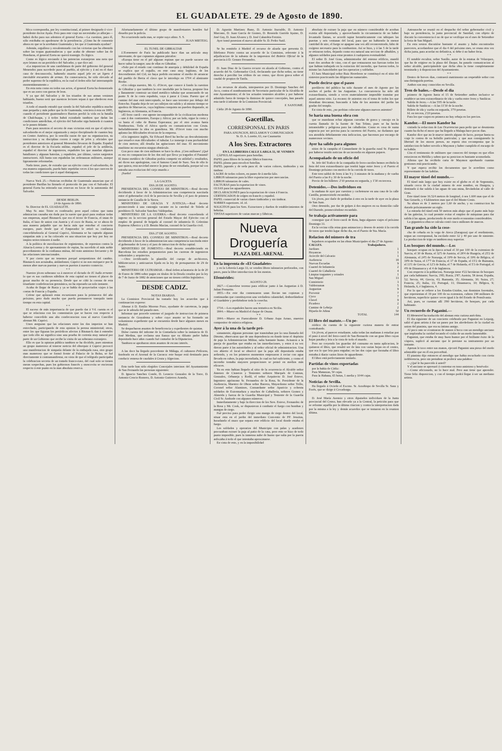EL GUADALETE. 29 de Agosto de 1890.
blica correspondia, por ley constitucional, al primer designado ó vice-presidente doctor Ayala. Pero para este viaje no necesitaba yo alforjas—habrá dicho para sus adentros el general Ezeta.—La cuestion, para él, sólo estribaba en apoderarse de la presidencia. ¿Cómo ha de consentir ahora en que se la arrebaten Guatemala y los que á Guatemala ayudan?
Además, orgulloso y envalentonado con las victorias que ha obtenido sobre las tropas guatemaltecas y que acaba de obtener sobre las de Honduras, el general Ezeta no querrá transigir. Es lógico.
Como es lógico enviando á las potencias extranjeras una nota que ayer leimos en un periódico del Salvador, y que dice así:
«La imposicion de una candidatura de parte del gobierno del general Menendez para sucederle puso al pueblo, al ejército y á mí en el duro caso de desconocerlo, habiendo muerto aquel jefe en un ligero é inevitable encuentro de armas. En consecuencia, he sido elevado al poder supremo de la república, en la cual el órden sólo fué interrumpido momentáneamente.»
En esta nota como en todos sus actos, el general Ezeta ha demostrado que es un zorro con garras de leon.
Y ya que del Salvador y de los triunfos de sus armas venimos hablando, bueno será que nuestros lectores sepan á que obedecen esos triunfos.
A todo el mundo estrañó que siendo la del Salvador república mucho mas pequeña y más pobre que la de Guatemala, venciera á esta en 1885, cuando el presidente guatemalteco Barrios perdió la vida en la batalla de Chalchuapa, y á todos habrá extrañado tambien que dadas las condiciones antedichas, el ejército del Salvador siga batiendo á cuantos se le ponen delante.
Pues para nosotros el secreto de esas victorias está en que el ejército salvadoreño es el mejor organizado y mejor disciplinado de cuantos hay en Centro América, por la sencilla razon de que su organizacion, su instruccion y su disciplina corren á cargo de jefes y oficiales que presidentes anteriores al general Menendez llevaron de España. Español es el director de la Escuela militar, español el jefe de la artillería, español el director de ingenieros, españoles los que mandan algunos batallones y algunas baterías, y españoles, por último, varios sargentos instructores. Allí hasta son españolas las ordenanzas militares, aunque ligeramente reformadas.
Nada tiene, pues, de extraño que un ejército como el salvadoreño, de esa manera organizado, pueda batir repetidas veces á los que carecen de todas las condiciones que á aquel distinguen.
Nueva York 25.—Noticias recibidas de Guatemala anuncian que el presidente Barillas ha firmado el protocolo de paz con el Salvador. El general Ezeta ha reiterado sus reservas en favor de la autonomía del Salvador.
DESDE BERLIN.
24 de Agosto de 1890.
Sr. Director de EL GUADALETE.
Muy Sr. mio: Triste es confesarlo; pero aquel coloso que tanta admiracion causaba sin duda por la suerte que gozó para realizar todas sus empresas, aquel Bismarck que era el terror de Francia, el iman de Italia, el lazo de union con Austria y el coco de Rusia, se ve ahora de una manera palpable que no hacia más que estorbar el concierto europeo, pues desde que el Emperador le retiró su confianza concediéndosela al General Caprivi, Alemania se ha captado algunas simpatías más y se ha colocado en una situacion que hoy por hoy no inspira serios temores á nadie.
A la política de movilizacion de regimientos, de represion contra la Alsacia-Lorena y de apresamiento de espías, ha sucedido el más noble procedimiento de la confianza mútua, del trato amistoso frecuente y de las relaciones internacionales.
Y por cierto que no tenemos porqué arrepentirnos del cambio. Bismarck nos arruinaba, aislándonos; Caprivi si no nos enriquece por lo menos abre nuevas puertas y nuevos puertos á nuestro comercio.
* *
Nuestro jóven soberano va á merecer el dictado de El Judío errante: lo que es sus cariñosos súbditos de esta capital no tienen el placer de gozar mucho de su presencia. Desde que se ciñó la corona de esta triunfante confederacion germánica, no ha reposado un solo instante.
Acaba de llegar de Rusia y ya se habla de proyectados viajes á las costas de Francia y España.
Créese que aplazará estas escursiones para la primavera del año próximo, pero dudo mucho que pueda permanecer tranquilo tanto tiempo en esta capital.
* *
El suceso de más importancia de que puedo dar á Vd. cuenta es el que se relaciona con los comentarios que se hacen con respecto á haberse concedido una alta condecoracion rusa al nuevo Canciller aleman Mr. Caprivi.
Unos aseguran que las relaciones entre los dos imperios se han estrechado, participando de esta opinion la prensa ministerial; otros, entre los que figuran los periódicos afectos á Bismarck dan á entender que todo ello no significa sino una prueba de cortesía muy natural por parte de un Gobierno que recibe la visita de un soberano extranjero.
Ello es que la opinion pública tambien se ha dividido, pues mientras un grupo numeroso al tenerse noticia del obsequio á Caprivi provocó una manifestacion de simpatía delante de la embajada rusa, otro grupo mas numeroso que se formó frente al Palacio de la Bolsa, se fué directamente á contramanifestar, en vista de que el telégrafo participaba la celebracion secreta de un tratado franco-ruso, del cual solo se tienen meras sospechas, pues los gobiernos francés y moscovita se encierran respecto á este punto en la mas absoluta reserva.
Afortunadamente el último grupo de manifestantes hostiles fué disuelto por la policía.
No ocurriendo nada mas, se repite suyo afmo. S. S.
JUAN MIETEIG.
EL TUNEL DE GIBRALTAR
L'Evenement de París ha publicado hace dias un artículo muy interesante, de que copiamos algunos párrafos:
«Europa tiene en el pié algunas espinas que no puede sacarse sin hacer saltar la sangre; una de ellas es Gibraltar.
»Solo por el estado casi contínuo de anarquía y debilidad de España se explica que el orgullo, en este caso muy legítimo, de los descendientes del Cid, no haya podido encontrar el medio de arrancar del pueblo de Iberia el clavo que le introdujo en 1704 el almirante Rooke.
»Un colega nuestro, Mr. G. d'Orcet, que conoce á fondo la cuestion de Gibraltar y que tambien la cree insoluble por la fuerza, propone lisa y llanamente construir un túnel metálico tubular que arrancando de un punto X de la costa española, vaya á parar á Ceuta. Puesto que el camino del mar está interceptado, se hace uno terrestre por debajo del Estrecho. España deja de ser un callejon sin salida y al mismo tiempo se apodera de Marruecos, cuya legítima conquista no pueden disputarle, ni Inglaterra, ni Alemania, ni Francia.
»El ferro carril—ese agente incomparable de la civilizacion moderna—une á dos continentes, Europa y Africa; por un lado, sigue la costa y va hasta el cabo de Buena Esperanza; por el otro avanza hasta Tombouctou. Toda el Africa queda en comunicacion con Ceuta. Indudablemente la idea es grandiosa. Mr. d'Orcet trata con mucho aplomo las dificultades técnicas de la empresa.
»Un ingeniero inglés, Sir Edward Reed ha hecho un descubrimiento que resuelve esas dificultades: el tubular. Lo inmerge á una profundidad de cien metros; allí desafia las agitaciones del mar. El movimiento marítimo no encuentra ningun obstáculo.
Con poco mas de cien millones se hace la obra. ¡Cien millones! ¡Qué es eso en comparacion de los dos mil que lleva ya tragados el Panamá! El itsmo metálico de Gibraltar podria competir en utilidad y resultados, así dicen sus apologistas, con el famoso Canal de Suez. Sea de ello lo que quiera, esta novedad merece la pena de ser estudiada, porque tal vez entraña una evolucion del viejo mundo.»
¡Sueño!
LA GACETA
DIA 26 DE AGOSTO.
PRESIDENCIA DEL CONSEJO DE MINISTROS.—Real decreto decidiendo á favor de la Administracion una competencia suscitada entre el gobernador civil de la provincia de Sevilla y el juez de primera instancia de Cazalla de la Sierra.
MINISTERIO DE GRACIA Y JUSTICIA.—Real decreto promoviendo á una canongía vacante en la catedral de Toledo al presbítero D. Salvador Sanchez Valdepeñas.
MINISTERIO DE LA GUERRA.—Real decreto concediendo el ingreso en la seccion general del Estado Mayor del Ejército con el empleo de general de brigada al coronel de infantería D. Celestino Espinosa Alberico y á D. Benito Macías, coronel de la Guardia civil.
DIA 27 DE AGOSTO.
PRESIDENCIA DEL CONSEJO DE MINISTROS.—Real decreto decidiendo á favor de la administracion una competencia suscitada entre el gobernador de Leon y el juez de intruccion de dicha capital.
MINISTERIO DE FOMENTO.—Real decreto restableciendo en Barcelona los estudios preparatorios para las carreras de ingenieros industriales y arquitectos.
—Otro rectificando la plantilla del cuerpo de archiveros, bibliotecarios y anticuarios fijada en la ley de presupuestos de 29 de Junio.
MINISTERIO DE ULTRAMAR.—Real órden aclaratoria de la de 20 de Enero de 1886 sobre pagos en títulos de la Deuda creados por la ley de 7 de Junio de 1882 de atenciones que no tienen crédito legislativo.
DESDE CADIZ.
NOTAS DIARIAS.
La Comision Provincial ha tomado hoy los acuerdos que á continuacion expreso:
Abonar á D. Emilio Moreno Pozo, ayudante de carreteras, la paga que se le adeuda del pasado mes.
Informar que procede sostener el juzgado de instruccion de primera instancia de Grazalema y sobre cuyo asunto se ha formado un voluminoso expediente que se encuentra desde hace algunos meses en Madrid.
Se despacharon asuntos de beneficencia y expedientes de quintas.
Dióse cuenta del informe de la Contaduría sobre la instancia de D. José Medina, que reclama una fianza que su difunto padre habia depositado hace años cuando fué contador de la Diputacion.
Tambien se aprobaron otros asuntos de escaso interés.
A las doce ha llegado procedente de Málaga, el cañonero Pelícano, fondeado en el Arsenal de la Carraca: este buque está destinado para conducir remesa de caudales á Ceuta y Algeciras.
Esta tarde han sido elegidos Concejales interinos del Ayuntamiento de San Fernando las personas siguientes:
D. Ignacio Sanchez Conde, D. Leoncio Gonzalez de la Torre, D. Antonio Cencio Romero, D. Antonio Gutierrez Aranda,
D. Agustin Martinez Bano, D. Antonio Iturralde, D. Antonio Marcano, D. Juan García de Gomez, D. Rosendo Garrido Iquino, D. José Gay, D. Juan Alvarez y D. José Calandria Fermin.
Ayer tomó posesion el nuevo alcalde Sr. D. Pedro Sutil.
Se ha remitido á Madrid el recurso de alzada que presenta D. Ildefonso Prieto contra un acuerdo de la Comision, referente á la adjudicacion de la subasta de la impresion del Boletin Oficial de la provincia á D. Genaro Fernandez.
D. Juan Diaz de la Guerra recurre en alzada al Gobierno, contra el acuerdo del Sr. Gobernador Civil, declarando que dicho señor, no tiene derecho á percibir los réditos de un censo, que dicen grava sobre el caudal de propios de Tarifa.
Los recursos de alzada, interpuestos por D. Domingo Sanchez del Arco, contra el nombramiento de Secretario particular de la Alcaldía de este Ayuntamiento; el de los actuales tenientes alcaldes y por haberse admitido fuera de tiempo la dimision de quince concejales, han pasado esta tarde á informe de la Comision Provincial.
F. SANTOMÉ.
Cádiz 28 de Agosto de 1890.
Gacetillas.
CORRESPONSAL EN PARIS
PARA ANUNCIOS, RECLAMOS Y COMUNICADOS
Sr. D. A. Lorette, 61, rue Caumartin
A los Sres. Extractores
EN LA LIBRERIA CALLE LARGA 33, SE VENDEN
CÁPSULAS superiores para botellas.
PAPEL para filtros de la mejor fábrica francesa.
PAPEL plomo para envolver botellas.
PAPEL japonés y de seda para id. de varios colores, timbrados y sin timbrar.
LACRE de todos colores, en panes de á medio kilo.
LIBROS talonarios para la libre exportacion por mercancías.
LIBROS talonarios de vales.
FACTURAS para la exportacion de vinos.
GUIAS para los aguardientes.
DECLARACIONES para la exportacion de vinos á Francia.
CERTIFICADOS de orígen en francés y español.
PAPEL comercial de varias clases timbrados y sin timbrar.
SOBRES superiores. id. id.
SOLICITOS para los Sres. Extractores y dueños de establecimientos de bebidas.
TINTAS superiores de varias marcas y fábricas.
Nueva Droguería
PLAZA DEL ARENAL
En la imprenta de «El Guadalete»
y en la Librería Larga 33, se venden libros talonarios perforados, con pases, para la libre introduccion de los mostos.
Efemérides:
AGOSTO 29.
1827.—Concedese terreno para edificar junto á las Angustias á D. Julian Pemartin.
1855.—En este dia comenzaron unas lluvias tan copiosas y continuadas que constituyeron una verdadera calamidad, desbordándose el Guadalete y perdiéndose toda la cosecha.
* *
1734.—Los españoles hacen una tentativa en Sicilia.
1844.—Muere en Madrid el duque de Osuna.
* *
1844.—Muere en Fuencaliente D. Urbano Aspa Arnao, maestro compositor de música religiosa.
Ayer á la una de la tarde pró-
ximamente, algunas personas que transitaban por la casa llamada del Diezmo, observaron que de una dependencia en donde tiene el depósito de paja la Administracion Militar, salia bastante humo. Avisaron a la pareja de guardias que estaba en las inmediaciones, y estos á su vez dieron parte á las autoridades y al señor oficial de administracion. Una vez abierto el local se observó que la paja allí depositada estaba ardiendo, y en los primeros momentos empezaron á rociar con agua llevada en cubos, la paja incendiada, lo cual no fué suficiente, y como el incendio tomaba mayores proporciones se pensó en medios más eficaces.
Ya en esto habian llegado al sitio de la ocurrencia el Alcalde señor Jimenez de Cisneros y Tenientes señores Marqués de Casinas, Gonzalez, Orbaneja y Rodil, el señor Arquitecto D. José Esteve, Ingeniero agrónomo Sr. Fernandez de la Rosa, Sr. Presidente de la Audiencia, Maestro de Obras señor Barrera, Mayordomo señor Trillo, Coronel señor Alaminos, Comandante señor Aparicio y ochenta soldados de Extremadura y muchos de Caballería, señores Gomez y Almeida y fuerza de la Guardia Municipal y Teniente de la Guardia Civil Sr. Andrade con algunos números.
Inmediatamente y bajo la direccion de los Sres. Esteve, Fernandez de la Rosa y Mr. Cook, se dispusieron á combatir el fuego con bombas y mangas de riego.
Fué preciso para poder dirigir una manga de riego dentro del local, situar esta en el jardin del inmediato Convento de PP. Jesuitas, horadando el muro que separa este edificio del local donde estaba el fuego.
Los soldados y operarios del Municipio con palas y azadones procuraban extraer la paja al patio de la casa, pero esto se hizo de todo punto imposible, pues la inmensa nube de humo que salia por la puerta asfixiaba á todo el que intentaba aproximarse.
En vista de esto, y en la imposibilidad
absoluta de extraer la paja que en número considerable de arrobas existia allí depositada, y aprovechando la circunstancia de no haber levantado llamas, se acordó tapiar herméticamente con tabiques las puertas y seis ventanas del local, para que no habiendo la menor cantidad de aire, el fuego se apagase una vez allí reconcentrado, falto de oxígeno necesario para la combustion. Así se hizo, y á las 5 de la tarde se retiraron todos, dejando como era natural una seccion de albañiles, y algunos soldados para estar prontos á cualquiera eventualidad.
El señor D. José Grau, administrador del estenso edificio, mandó traer dos arrobas de vino, con el que restauraron sus fuerzas todos los que habian trabajado en la extincion del incendio, que fueron todos, lo mismo las Autoridades que los operarios y soldados.
El Juez Municipal señor Ruiz Herederos se constituyó en el sitio del siniestro practicando las diligencias sumariales.
Puede decirse que el paseo
predilecto del público ha sido durante el mes de Agosto por las noches el jardin de las Angustias. La concurrencia ha sido allí extraordinaria, siendo a veces materialmente imposible transitar por aquel ameno sitio. La escasez de asientos era el tema de todos los que deseaban descansar, buscando á falta de los asientos del jardin las gradas del templo.
En vista de esto, ¿no podrian colocarse algunos nuevos asientos?
Se haría una buena obra con
que se mandaran echar algunas carradas de grava y cascajo en la cuesta llamada de la fuente de San Telmo, pues se ha hecho intransitable y peligrosa para las caballerías. Como es cosa de suma urgencia por ser precisa para la carretera del Puerto, no dudamos que sea atendida debidamente esta indicacion, que hacemos por encargo de numerosos vecinos.
Ayer ha salido para algunos
sitios de la campiña el Comandante de la guardia rural Sr. Figueras por haberse tenido noticias de un incendio en algunos pajares.
Acompañado de un oficio del
Sr. Jefe del Trafico de la compañía de ferro-carriles hemos recibido la lista del tren extraordinario que tendrá lugar entre Jerez y el Puerto el Domingo próximo con motivo de la corrida de toros.
Este tren saldrá de Jerez á las 9 y 3 minutos de la mañana y de vuelta del Puerto a las 8 y 30 de la noche.
Precio de los billetes: 2'10 pesetas en segunda, y 1'30 en tercera.
Detenidos.—Dos individuos en
la mañana de ayer por cuestion y cachetearse en una casa de la calle Castilla, promoviendo escandalo.
Un jóven, por darle de pedradas á otro en la tarde de ayer en la plaza de San Juan.
Otro detenido, por dar de golpes á dos mujeres en su domicilio calle del Duende, promoviéndose escandalo.
Se trabaja activamente para
conseguir que el ferro-carril de Rota, haga algunos viajes el próximo Domingo 31.
En la vecina villa reina gran animacion y deseos de asistir á la corrida de toros que tendrá lugar dicho dia, en el Puerto de Sta. María.
Relacion del número de tra
bajadores ocupados en las obras Municipales el dia 27 de Agosto:
| CALLES. | Trabajadores. |
| --- | --- |
| Jardines | 1 |
| Hoyancas | 1 |
| Arrecife del Calvario | 1 |
| Audiencia | 18 |
| Nuevas Escuelas | 9 |
| Cuartel de Infantería | 2 |
| Cuartel de Caballería | 4 |
| Limpiar tragantes y orinales | 1 |
| San Miguel | 13 |
| Consistorio | 3 |
| Valderramas | 5 |
| Angustias | 9 |
| Porvenir | 7 |
| Circo | 7 |
| Clavel | 9 |
| Picadero | 2 |
| Camino de Lebrija | 2 |
| Hijuela de Añina | 50 |
| TOTAL | 144 |
El libro del matute.—Un pe-
riódico da cuenta de la siguiente curiosa manera de entrar contrabando.
Un jóven, al parecer estudiante, salia todas las mañanas á estudiar por el paso á nivel del ferro-carril de San Bernardo con un gran libro cuyas hojas pasaba y leia a la vista de todo el mundo.
Pero no creyendo los guardas del consumo en tanta aplicacion, le quitaron el libro, que resultó ser de lata con varias hojas en el centro, que era lo que leia para engañar; en las dos cajas que formaba el libro entraba á diario varios litros de aguardiente.
El libro está perfectamente imitado.
Partidas de vinos exportadas
por la bahía de Cádiz:
Para Matanzas, 50 cajas.
Para la Habana, 65 botas, 1 media y 1044 cajas.
Noticias de Sevilla.
Ha llegado á Oviedo el Excmo. Sr. Arzobispo de Sevilla Sr. Sanz y Forés, que se dirige á Covadonga.
D. José María Asensio y otros diputados individuos de la Junta provincial del Censo, han elevado ya a la Central, la petición para que se reforme aquélla por la última citacion y contra la interpretacion dada por la misma a la ley y demás acuerdos que se tomaron en la reunion última.
Anteanoche se reunió en el despacho del señor gobernador civil y bajo su presidencia, la junta provincial de Sanidad, con objeto de discutir la conveniencia ó no de que se verifique en el mes de Setiembre la feria de San Miguel.
En esta sesion discutióse bastante el asunto y hubo encontrados pareceres, acordandose que el dia 4 del próximo mes, se reuna otra vez dicha junta, para acordar en definitiva, si debe ó no haber feria.
* *
El notable escultor, señor Susillo, autor de la estatua de Velazquez, que ha de erigirse en la plaza del Duque, ha pasado comunicacion al señor alcalde, participándole que dicha obra la tiene completamente terminada y á disposicion del Ayuntamiento.
* *
Dentro de breves dias, contraerá matrimonio un respetable señor con una distinguida poetisa.
Ambos son muy conocidos en Sevilla.
Tren de baños.—Desde el dia
primero de Agosto hasta el 15 de Setiembre ambos inclusive se establece un tren extraordinario de ida y vuelta entre Jerez y Sanlúcar.
Salida de Jerez.—A las 5'05 de la tarde.
Salida de Sanlúcar.—A las 11'30 de la noche.
Billete de ida y vuelta en segunda, 3'70 pesetas.
Id. en tercera, 2'20 pesetas.
Para los que viajen en primera no hay rebaja en los precios.
Kandor.—El moro Kandor ha
visitado la redaccion de Las Ocurrencias para pedir que se desmienta cuanto ha dicho el moro que ha llegado a Malaga hace pocos dias.
Kandor dice que no le mueve interés alguno de lucro, porque hasta su viaje lo costea de su bolsillo particular; y que aun consiguiendo la libertad de los moros presos, no espera otra recompensa que la satisfaccion de haber servido a Maymon y haber cumplido el encargo de su kabila.
Cita el testimonio de militares que conocen del tiempo en que ellos estuvieron en Melilla y saben que su posicion es bastante acomodada.
Afirma que ha recibido carta de Maymon aprobando cuantas gestiones está practicando.
Y que espera recibir los documentos que le acrediten como representante de las kabilas.
El mayor túnel del mundo.—
El túnel más largo que hoy existe en el globo es el de Segemnitz, situado cerca de la ciudad minera de este nombre, en Hungria, y destinado á dar salida á las aguas de una mina, llevándolas al valle de Gran.
Este túnel tiene 16.524 metros de longitud, ó sea 1.600 mas que el de San Gotardo, y 4 kilómetros mas que el del Monte Cenis.
Su altura es de 3 metros por 1,60 de ancho, y su construccion ha durado próximamente un siglo.
La entrada del túnel está 50 metros más abajo que el punto más bajo de las galerías, lo cual permite evitar el empleo de máquinas para dar salida á las aguas, produciendo de este modo economías considerables.
La gigantesca obra se calcula costó cinco millones de marcos.
Tan grande ha sido la cose-
cha de cebada en la vega de Ateca (Zaragoza) que el rendimiento, segun un corresponsal, ha oscilado entre 32 y 40 por uno de simiente. La produccion de trigo es tambien muy superior.
Los bosques del mundo.—Los
bosques ocupan en la época actual el 30 por 100 de la extension de Suecia, el 30 de Rusia, el 32'5 de Austria, el 28'4 de Hungría, el 25'2 de Alemania, el 24'5 de Noruega, el 19'9 de Servia, el 19'6 de Bélgica, el 18'9 de Suiza, el 17'7 de Francia, el 17 de España, el 15'2 de Rumania, el 13'1 de Grecia, el 12'3 de Italia, el 7 de Holanda, el 5'3 de Portugal, el 4'8 de Dinamarca y el 4 de Inglaterra.
Con respecto á la poblacion, Noruega tiene 4'22 hectáreas de bosques por cada habitante; Suecia, 3'85; Rusia, 2'87; Austria, 58 áreas; España, 52; Servia, 44; Grecia, 43; Rumanía, 35; Alemania, 30; Suiza, 27; Francia, 25; Italia, 13; Portugal, 11; Dinamarca, 10; Bélgica, 9; Holanda, 6, é Inglaterra, 4.
Por lo que se refiere a los Estados-Unidos, sus dominios forestales, que representan el 19 por 100 de su extension, cubren 190 millones de hectáreas, superficie quince veces igual á la del Estado de Pensilvania.
Así, pues, se cuentan allí 3'80 hectáreas, de bosques, por cada habitante.
Un recuerdo de Paganini.—
El Menestrel ha traducido del aleman esta curiosa anécdota.
El dia siguiente de un concierto celebrado por Paganini en Leipzig, salió el gran artista á dar un paseo por los alrededores de la ciudad en union del pianista, que era su íntimo amigo.
Al poco rato se econtraron de manos á boca con un mendigo anciano que imploraba la caridad tocando el violin de un modo lamentable.
Paganini, que estaba de muy buen humor por el brillante éxito de la víspera, suplicó al anciano que le prestase su instrumento por un instante.
Apenas le tuvo entre sus manos, ejecutó Paganini una pieza del modo admirable que en él era proverbial.
El pianista dijo entonces al mendigo que habia oscuchado con cierta indiferencia, pero sin pestañear ni proferir una palabra:
—¿Qué le ha parecido á usted?
Y el anciano se apresuró á contestar en tono amistoso y benévolo:
—Como aficionado, no lo hace mal. Pero aun tiene que aprender. Tiene feliz disposicion, y con el tiempo podrá llegar á ser un mediano artista.